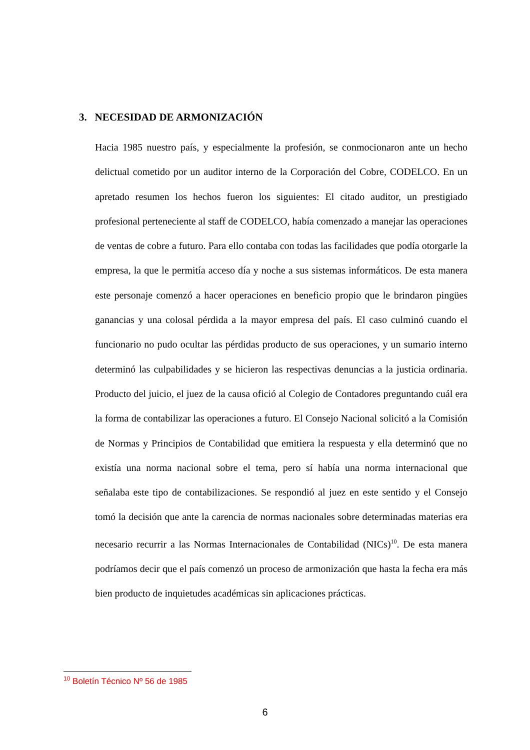3. NECESIDAD DE ARMONIZACIÓN
Hacia 1985 nuestro país, y especialmente la profesión, se conmocionaron ante un hecho delictual cometido por un auditor interno de la Corporación del Cobre, CODELCO. En un apretado resumen los hechos fueron los siguientes: El citado auditor, un prestigiado profesional perteneciente al staff de CODELCO, había comenzado a manejar las operaciones de ventas de cobre a futuro. Para ello contaba con todas las facilidades que podía otorgarle la empresa, la que le permitía acceso día y noche a sus sistemas informáticos. De esta manera este personaje comenzó a hacer operaciones en beneficio propio que le brindaron pingües ganancias y una colosal pérdida a la mayor empresa del país. El caso culminó cuando el funcionario no pudo ocultar las pérdidas producto de sus operaciones, y un sumario interno determinó las culpabilidades y se hicieron las respectivas denuncias a la justicia ordinaria. Producto del juicio, el juez de la causa ofició al Colegio de Contadores preguntando cuál era la forma de contabilizar las operaciones a futuro. El Consejo Nacional solicitó a la Comisión de Normas y Principios de Contabilidad que emitiera la respuesta y ella determinó que no existía una norma nacional sobre el tema, pero sí había una norma internacional que señalaba este tipo de contabilizaciones. Se respondió al juez en este sentido y el Consejo tomó la decisión que ante la carencia de normas nacionales sobre determinadas materias era necesario recurrir a las Normas Internacionales de Contabilidad (NICs)<sup>10</sup>. De esta manera podríamos decir que el país comenzó un proceso de armonización que hasta la fecha era más bien producto de inquietudes académicas sin aplicaciones prácticas.
<sup>10</sup> Boletín Técnico Nº 56 de 1985
6